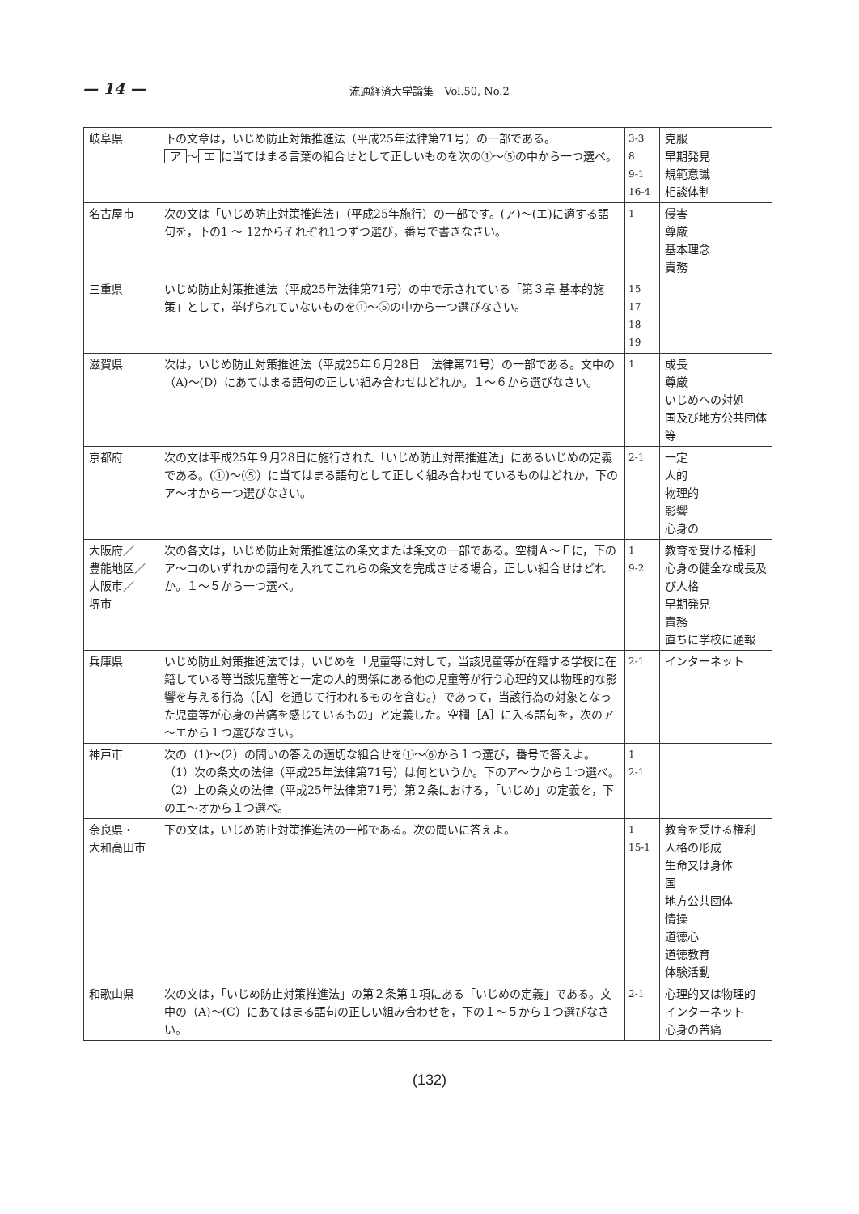— 14 —
流通経済大学論集　Vol.50, No.2
| 岐阜県 | 下の文章は，いじめ防止対策推進法（平成25年法律第71号）の一部である。 ア ～ エ に当てはまる言葉の組合せとして正しいものを次の①～⑤の中から一つ選べ。 | 3-3 8 9-1 16-4 | 克服 早期発見 規範意識 相談体制 |
| 名古屋市 | 次の文は「いじめ防止対策推進法」（平成25年施行）の一部です。(ア)～(エ)に適する語句を，下の1 ～ 12からそれぞれ1つずつ選び，番号で書きなさい。 | 1 | 侵害 尊厳 基本理念 責務 |
| 三重県 | いじめ防止対策推進法（平成25年法律第71号）の中で示されている「第３章 基本的施策」として，挙げられていないものを①～⑤の中から一つ選びなさい。 | 15 17 18 19 | |
| 滋賀県 | 次は，いじめ防止対策推進法（平成25年６月28日 法律第71号）の一部である。文中の（A)～(D）にあてはまる語句の正しい組み合わせはどれか。１～６から選びなさい。 | 1 | 成長 尊厳 いじめへの対処 国及び地方公共団体等 |
| 京都府 | 次の文は平成25年９月28日に施行された「いじめ防止対策推進法」にあるいじめの定義である。(①)～(⑤）に当てはまる語句として正しく組み合わせているものはどれか，下のア～オから一つ選びなさい。 | 2-1 | 一定 人的 物理的 影響 心身の |
| 大阪府／ 豊能地区／ 大阪市／ 堺市 | 次の各文は，いじめ防止対策推進法の条文または条文の一部である。空欄Ａ～Ｅに，下のア～コのいずれかの語句を入れてこれらの条文を完成させる場合，正しい組合せはどれか。１～５から一つ選べ。 | 1 9-2 | 教育を受ける権利 心身の健全な成長及び人格 早期発見 責務 直ちに学校に通報 |
| 兵庫県 | いじめ防止対策推進法では，いじめを「児童等に対して，当該児童等が在籍する学校に在籍している等当該児童等と一定の人的関係にある他の児童等が行う心理的又は物理的な影響を与える行為（［A］を通じて行われるものを含む。）であって，当該行為の対象となった児童等が心身の苦痛を感じているもの」と定義した。空欄［A］に入る語句を，次のア～エから１つ選びなさい。 | 2-1 | インターネット |
| 神戸市 | 次の（1)～(2）の問いの答えの適切な組合せを①～⑥から１つ選び，番号で答えよ。 （1）次の条文の法律（平成25年法律第71号）は何というか。下のア～ウから１つ選べ。 （2）上の条文の法律（平成25年法律第71号）第２条における，「いじめ」の定義を，下のエ～オから１つ選べ。 | 1 2-1 | |
| 奈良県・ 大和高田市 | 下の文は，いじめ防止対策推進法の一部である。次の問いに答えよ。 | 1 15-1 | 教育を受ける権利 人格の形成 生命又は身体 国 地方公共団体 情操 道徳心 道徳教育 体験活動 |
| 和歌山県 | 次の文は，「いじめ防止対策推進法」の第２条第１項にある「いじめの定義」である。文中の（A)～(C）にあてはまる語句の正しい組み合わせを，下の１～５から１つ選びなさい。 | 2-1 | 心理的又は物理的 インターネット 心身の苦痛 |
(132)